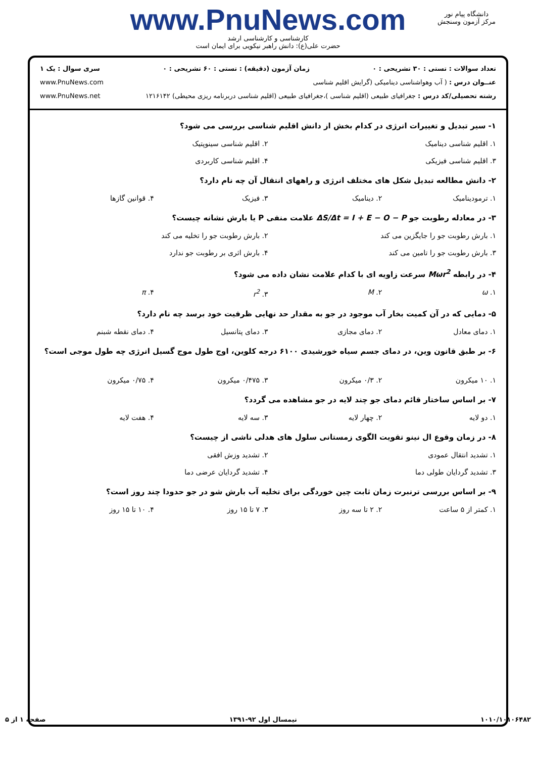دانشگاه پیام نور
مرکز آزمون وسنجش
www.PnuNews.com
کارشناسی و کارشناسی ارشد
حضرت علی(ع): دانش راهبر نیکویی برای ایمان است
تعداد سوالات : تستی : ۳۰ تشریحی : ۰ زمان آزمون (دقیقه) : تستی : ۶۰ تشریحی : ۰ سری سوال : یک ۱
عنــوان درس : ( آب وهواشناسی دینامیکی (گرایش اقلیم شناسی www.PnuNews.com
رشته تحصیلی/کد درس : جغرافیای طبیعی (اقلیم شناسی )،جغرافیای طبیعی (اقلیم شناسی دربرنامه ریزی محیطی) ۱۲۱۶۱۴۲ www.PnuNews.net
۱- سیر تبدیل و تغییرات انرژی در کدام بخش از دانش اقلیم شناسی بررسی می شود؟
۱. اقلیم شناسی دینامیک ۲. اقلیم شناسی سینوپتیک
۳. اقلیم شناسی فیزیکی ۴. اقلیم شناسی کاربردی
۲- دانش مطالعه تبدیل شکل های مختلف انرژی و راههای انتقال آن چه نام دارد؟
۱. ترمودینامیک ۲. دینامیک ۳. فیزیک ۴. قوانین گازها
۳- در معادله رطوبت جو ΔS/Δt = I + E − O − P علامت منفی P یا بارش نشانه چیست؟
۱. بارش رطوبت جو را جایگزین می کند
۲. بارش رطوبت جو را تخلیه می کند
۳. بارش رطوبت جو را تامین می کند
۴. بارش اثری بر رطوبت جو ندارد
۴- در رابطه Mωr<sup>2</sup> سرعت زاویه ای با کدام علامت نشان داده می شود؟
۱. ω ۲. M ۳. r<sup>2</sup> ۴. π
۵- دمایی که در آن کمیت بخار آب موجود در جو به مقدار حد نهایی ظرفیت خود برسد چه نام دارد؟
۱. دمای معادل ۲. دمای مجازی ۳. دمای پتانسیل ۴. دمای نقطه شبنم
۶- بر طبق قانون وین، در دمای جسم سیاه خورشیدی ۶۱۰۰ درجه کلوین، اوج طول موج گسیل انرژی چه طول موجی است؟
۱. ۱۰ میکرون ۲. ۰/۳ میکرون ۳. ۰/۴۷۵ میکرون ۴. ۰/۷۵ میکرون
۷- بر اساس ساختار قائم دمای جو چند لایه در جو مشاهده می گردد؟
۱. دو لایه ۲. چهار لایه ۳. سه لایه ۴. هفت لایه
۸- در زمان وقوع ال نینو تقویت الگوی زمستانی سلول های هدلی ناشی از چیست؟
۱. تشدید انتقال عمودی ۲. تشدید وزش افقی
۳. تشدید گردایان طولی دما ۴. تشدید گردایان عرضی دما
۹- بر اساس بررسی ترنبرت زمان ثابت چین خوردگی برای تخلیه آب بارش شو در جو حدودا چند روز است؟
۱. کمتر از ۵ ساعت ۲. ۲ تا سه روز ۳. ۷ تا ۱۵ روز ۴. ۱۰ تا ۱۵ روز
۱۰۱۰/۱۰۱۰۶۴۸۲ نیمسال اول ۹۲-۱۳۹۱ صفحه ۱ از ۵